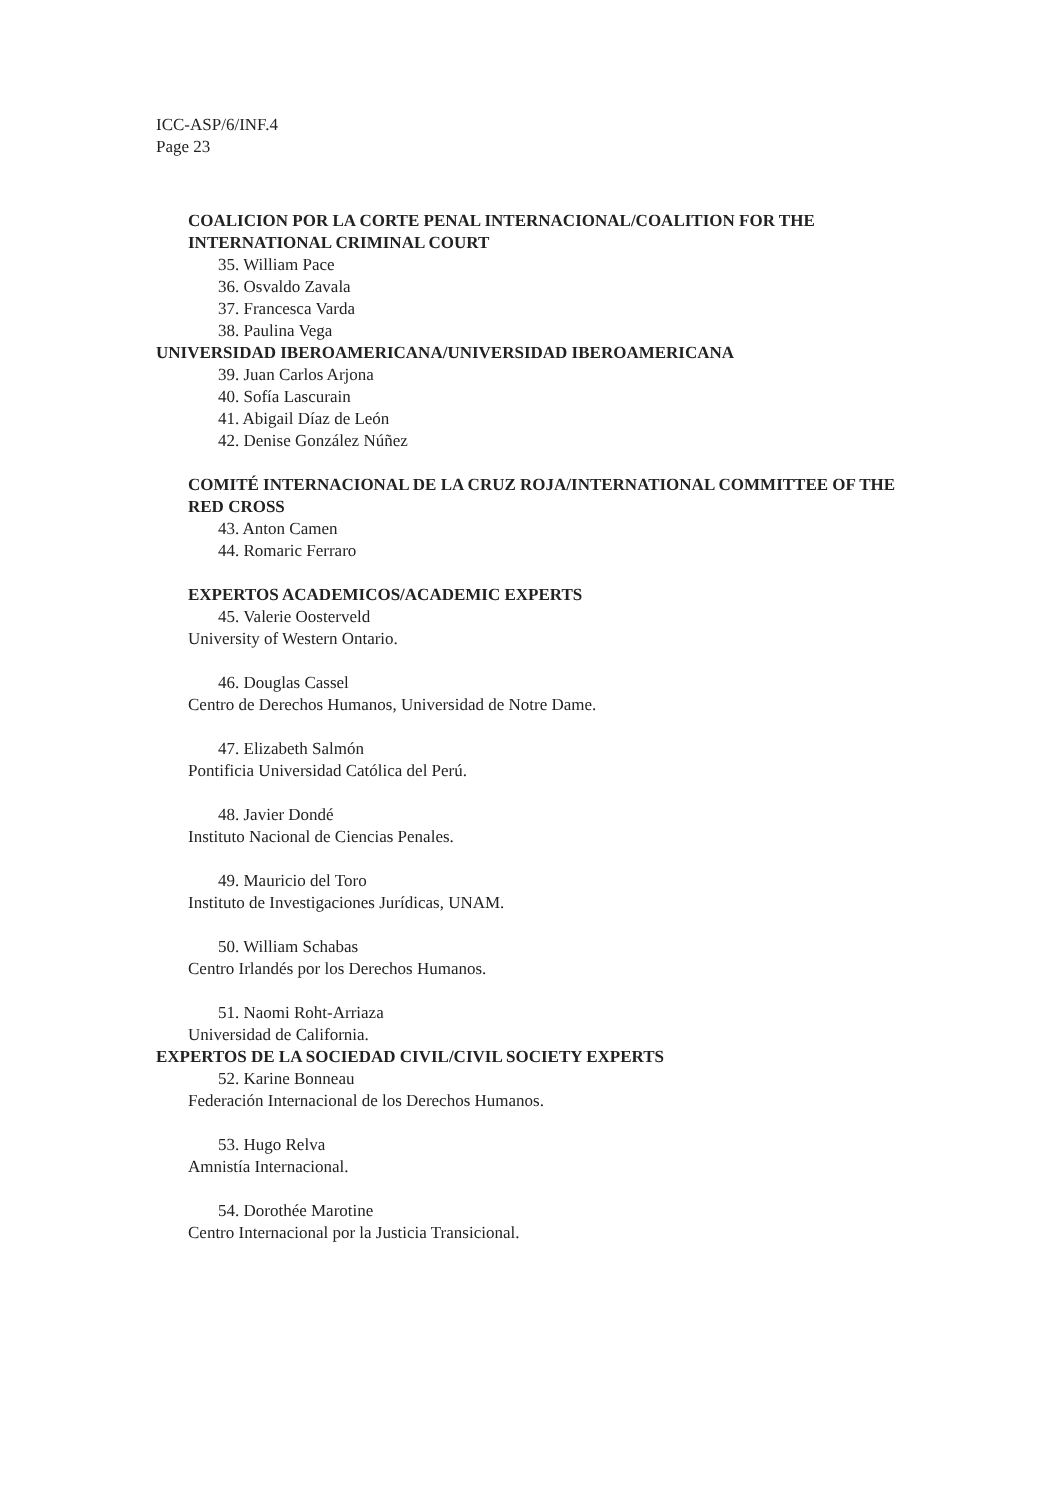ICC-ASP/6/INF.4
Page 23
COALICION POR LA CORTE PENAL INTERNACIONAL/COALITION FOR THE INTERNATIONAL CRIMINAL COURT
35. William Pace
36. Osvaldo Zavala
37. Francesca Varda
38. Paulina Vega
UNIVERSIDAD IBEROAMERICANA/UNIVERSIDAD IBEROAMERICANA
39. Juan Carlos Arjona
40. Sofía Lascurain
41. Abigail Díaz de León
42. Denise González Núñez
COMITÉ INTERNACIONAL DE LA CRUZ ROJA/INTERNATIONAL COMMITTEE OF THE RED CROSS
43. Anton Camen
44. Romaric Ferraro
EXPERTOS ACADEMICOS/ACADEMIC EXPERTS
45. Valerie Oosterveld
University of Western Ontario.
46. Douglas Cassel
Centro de Derechos Humanos, Universidad de Notre Dame.
47. Elizabeth Salmón
Pontificia Universidad Católica del Perú.
48. Javier Dondé
Instituto Nacional de Ciencias Penales.
49. Mauricio del Toro
Instituto de Investigaciones Jurídicas, UNAM.
50. William Schabas
Centro Irlandés por los Derechos Humanos.
51. Naomi Roht-Arriaza
Universidad de California.
EXPERTOS DE LA SOCIEDAD CIVIL/CIVIL SOCIETY EXPERTS
52. Karine Bonneau
Federación Internacional de los Derechos Humanos.
53. Hugo Relva
Amnistía Internacional.
54. Dorothée Marotine
Centro Internacional por la Justicia Transicional.